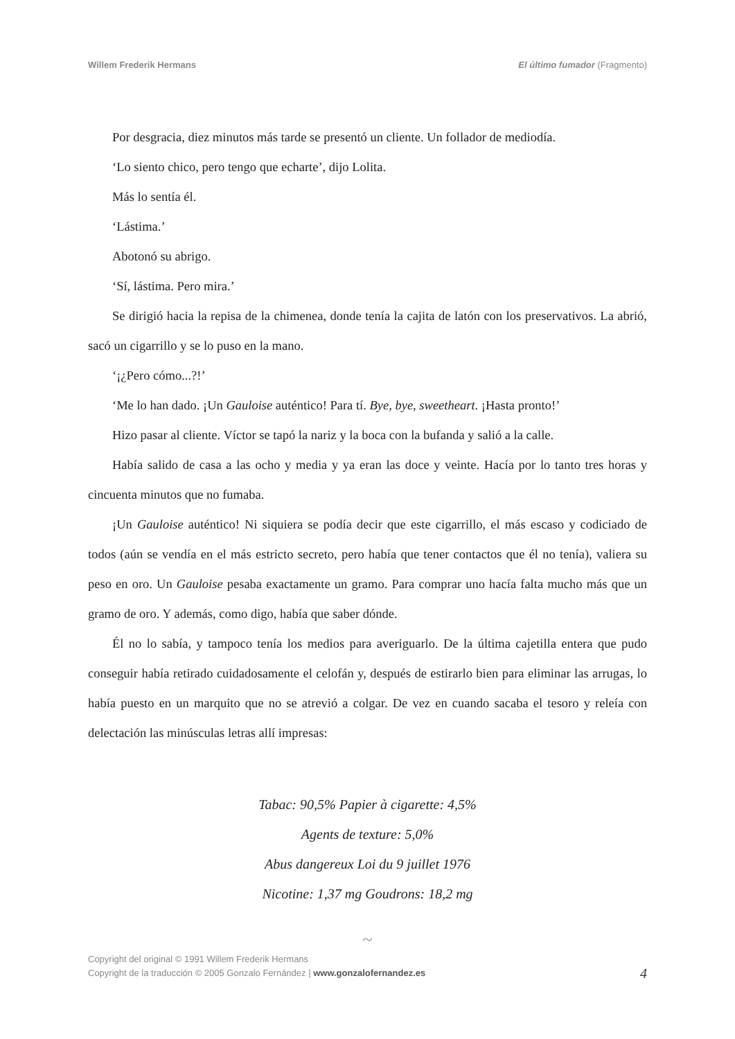Willem Frederik Hermans El último fumador (Fragmento)
Por desgracia, diez minutos más tarde se presentó un cliente. Un follador de mediodía.
‘Lo siento chico, pero tengo que echarte’, dijo Lolita.
Más lo sentía él.
‘Lástima.’
Abotonó su abrigo.
‘Sí, lástima. Pero mira.’
Se dirigió hacia la repisa de la chimenea, donde tenía la cajita de latón con los preservativos. La abrió, sacó un cigarrillo y se lo puso en la mano.
‘¡¿Pero cómo...?!’
‘Me lo han dado. ¡Un Gauloise auténtico! Para tí. Bye, bye, sweetheart. ¡Hasta pronto!’
Hizo pasar al cliente. Víctor se tapó la nariz y la boca con la bufanda y salió a la calle.
Había salido de casa a las ocho y media y ya eran las doce y veinte. Hacía por lo tanto tres horas y cincuenta minutos que no fumaba.
¡Un Gauloise auténtico! Ni siquiera se podía decir que este cigarrillo, el más escaso y codiciado de todos (aún se vendía en el más estricto secreto, pero había que tener contactos que él no tenía), valiera su peso en oro. Un Gauloise pesaba exactamente un gramo. Para comprar uno hacía falta mucho más que un gramo de oro. Y además, como digo, había que saber dónde.
Él no lo sabía, y tampoco tenía los medios para averiguarlo. De la última cajetilla entera que pudo conseguir había retirado cuidadosamente el celofán y, después de estirarlo bien para eliminar las arrugas, lo había puesto en un marquito que no se atrevió a colgar. De vez en cuando sacaba el tesoro y releía con delectación las minúsculas letras allí impresas:
Tabac: 90,5% Papier à cigarette: 4,5%
Agents de texture: 5,0%
Abus dangereux Loi du 9 juillet 1976
Nicotine: 1,37 mg Goudrons: 18,2 mg
~
Copyright del original © 1991 Willem Frederik Hermans
Copyright de la traducción © 2005 Gonzalo Fernández | www.gonzalofernandez.es
4